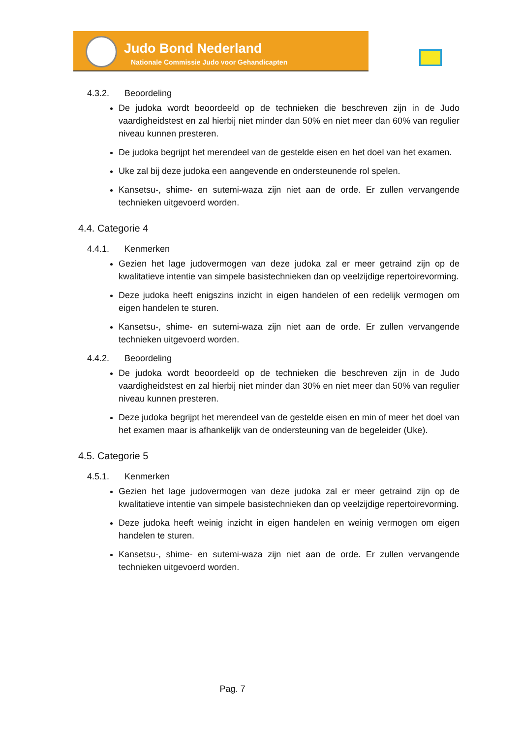Judo Bond Nederland
Nationale Commissie Judo voor Gehandicapten
4.3.2. Beoordeling
De judoka wordt beoordeeld op de technieken die beschreven zijn in de Judo vaardigheidstest en zal hierbij niet minder dan 50% en niet meer dan 60% van regulier niveau kunnen presteren.
De judoka begrijpt het merendeel van de gestelde eisen en het doel van het examen.
Uke zal bij deze judoka een aangevende en ondersteunende rol spelen.
Kansetsu-, shime- en sutemi-waza zijn niet aan de orde. Er zullen vervangende technieken uitgevoerd worden.
4.4. Categorie 4
4.4.1. Kenmerken
Gezien het lage judovermogen van deze judoka zal er meer getraind zijn op de kwalitatieve intentie van simpele basistechnieken dan op veelzijdige repertoirevorming.
Deze judoka heeft enigszins inzicht in eigen handelen of een redelijk vermogen om eigen handelen te sturen.
Kansetsu-, shime- en sutemi-waza zijn niet aan de orde. Er zullen vervangende technieken uitgevoerd worden.
4.4.2. Beoordeling
De judoka wordt beoordeeld op de technieken die beschreven zijn in de Judo vaardigheidstest en zal hierbij niet minder dan 30% en niet meer dan 50% van regulier niveau kunnen presteren.
Deze judoka begrijpt het merendeel van de gestelde eisen en min of meer het doel van het examen maar is afhankelijk van de ondersteuning van de begeleider (Uke).
4.5. Categorie 5
4.5.1. Kenmerken
Gezien het lage judovermogen van deze judoka zal er meer getraind zijn op de kwalitatieve intentie van simpele basistechnieken dan op veelzijdige repertoirevorming.
Deze judoka heeft weinig inzicht in eigen handelen en weinig vermogen om eigen handelen te sturen.
Kansetsu-, shime- en sutemi-waza zijn niet aan de orde. Er zullen vervangende technieken uitgevoerd worden.
Pag. 7